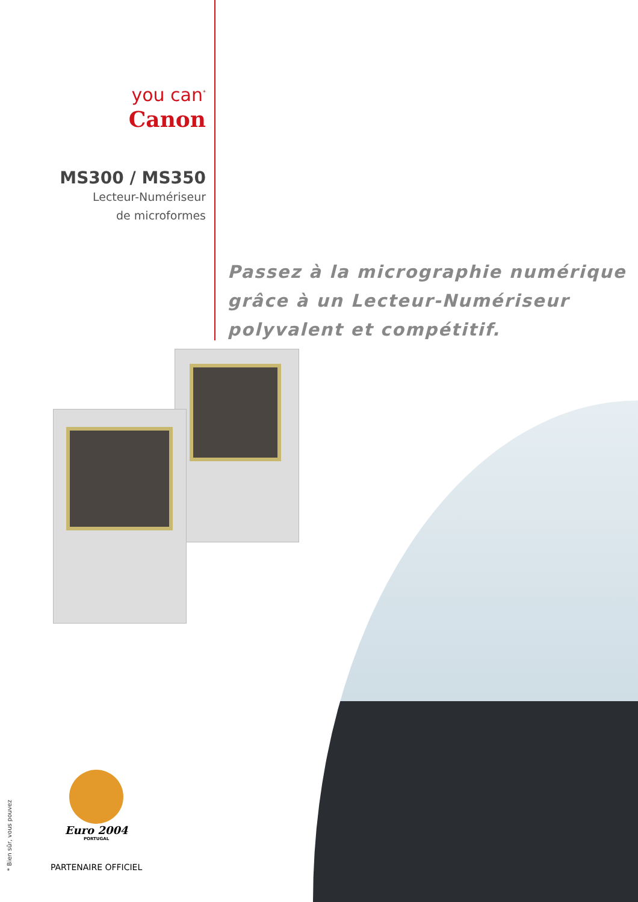you can<sup>*</sup>
Canon
MS300 / MS350
Lecteur-Numériseur
de microformes
Passez à la micrographie numérique
grâce à un Lecteur-Numériseur
polyvalent et compétitif.
* Bien sûr, vous pouvez
Euro 2004
PORTUGAL
PARTENAIRE OFFICIEL